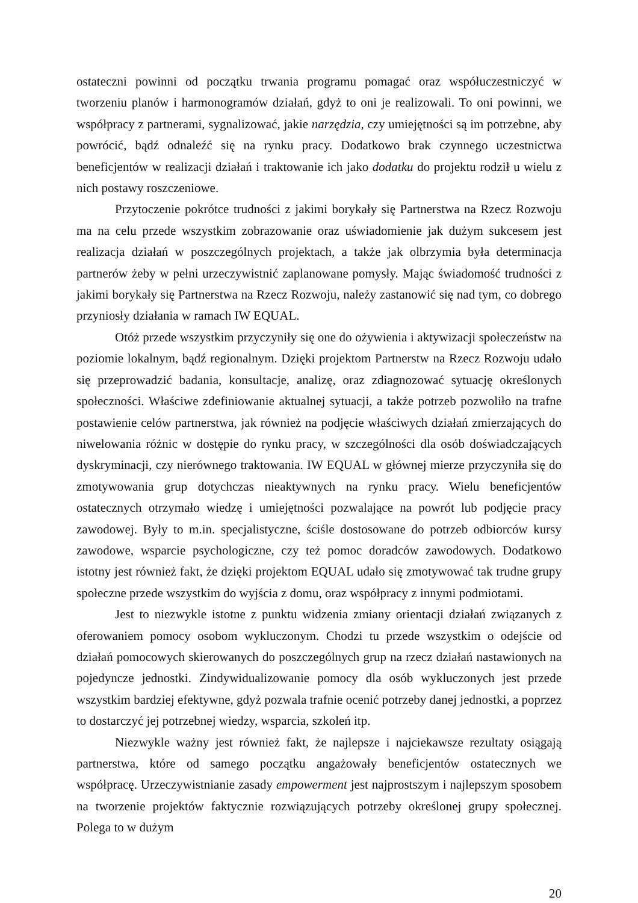ostateczni powinni od początku trwania programu pomagać oraz współuczestniczyć w tworzeniu planów i harmonogramów działań, gdyż to oni je realizowali. To oni powinni, we współpracy z partnerami, sygnalizować, jakie narzędzia, czy umiejętności są im potrzebne, aby powrócić, bądź odnaleźć się na rynku pracy. Dodatkowo brak czynnego uczestnictwa beneficjentów w realizacji działań i traktowanie ich jako dodatku do projektu rodził u wielu z nich postawy roszczeniowe.
Przytoczenie pokrótce trudności z jakimi borykały się Partnerstwa na Rzecz Rozwoju ma na celu przede wszystkim zobrazowanie oraz uświadomienie jak dużym sukcesem jest realizacja działań w poszczególnych projektach, a także jak olbrzymia była determinacja partnerów żeby w pełni urzeczywistnić zaplanowane pomysły. Mając świadomość trudności z jakimi borykały się Partnerstwa na Rzecz Rozwoju, należy zastanowić się nad tym, co dobrego przyniosły działania w ramach IW EQUAL.
Otóż przede wszystkim przyczyniły się one do ożywienia i aktywizacji społeczeństw na poziomie lokalnym, bądź regionalnym. Dzięki projektom Partnerstw na Rzecz Rozwoju udało się przeprowadzić badania, konsultacje, analizę, oraz zdiagnozować sytuację określonych społeczności. Właściwe zdefiniowanie aktualnej sytuacji, a także potrzeb pozwoliło na trafne postawienie celów partnerstwa, jak również na podjęcie właściwych działań zmierzających do niwelowania różnic w dostępie do rynku pracy, w szczególności dla osób doświadczających dyskryminacji, czy nierównego traktowania. IW EQUAL w głównej mierze przyczyniła się do zmotywowania grup dotychczas nieaktywnych na rynku pracy. Wielu beneficjentów ostatecznych otrzymało wiedzę i umiejętności pozwalające na powrót lub podjęcie pracy zawodowej. Były to m.in. specjalistyczne, ściśle dostosowane do potrzeb odbiorców kursy zawodowe, wsparcie psychologiczne, czy też pomoc doradców zawodowych. Dodatkowo istotny jest również fakt, że dzięki projektom EQUAL udało się zmotywować tak trudne grupy społeczne przede wszystkim do wyjścia z domu, oraz współpracy z innymi podmiotami.
Jest to niezwykle istotne z punktu widzenia zmiany orientacji działań związanych z oferowaniem pomocy osobom wykluczonym. Chodzi tu przede wszystkim o odejście od działań pomocowych skierowanych do poszczególnych grup na rzecz działań nastawionych na pojedyncze jednostki. Zindywidualizowanie pomocy dla osób wykluczonych jest przede wszystkim bardziej efektywne, gdyż pozwala trafnie ocenić potrzeby danej jednostki, a poprzez to dostarczyć jej potrzebnej wiedzy, wsparcia, szkoleń itp.
Niezwykle ważny jest również fakt, że najlepsze i najciekawsze rezultaty osiągają partnerstwa, które od samego początku angażowały beneficjentów ostatecznych we współpracę. Urzeczywistnianie zasady empowerment jest najprostszym i najlepszym sposobem na tworzenie projektów faktycznie rozwiązujących potrzeby określonej grupy społecznej. Polega to w dużym
20